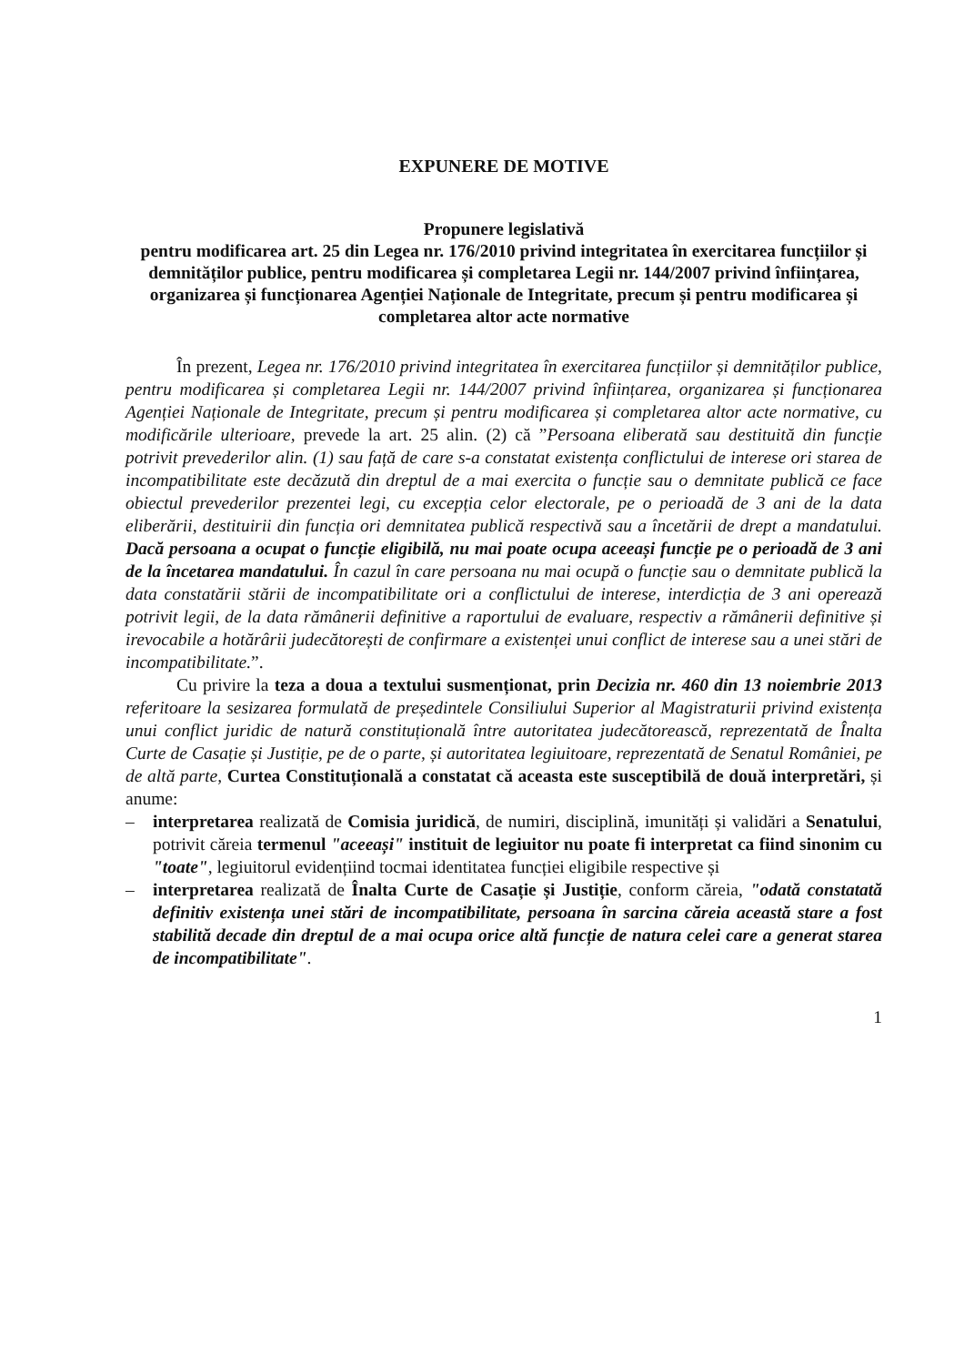EXPUNERE DE MOTIVE
Propunere legislativă
pentru modificarea art. 25 din Legea nr. 176/2010 privind integritatea în exercitarea funcțiilor și demnităților publice, pentru modificarea și completarea Legii nr. 144/2007 privind înființarea, organizarea și funcționarea Agenției Naționale de Integritate, precum și pentru modificarea și completarea altor acte normative
În prezent, Legea nr. 176/2010 privind integritatea în exercitarea funcțiilor și demnităților publice, pentru modificarea și completarea Legii nr. 144/2007 privind înființarea, organizarea și funcționarea Agenției Naționale de Integritate, precum și pentru modificarea și completarea altor acte normative, cu modificările ulterioare, prevede la art. 25 alin. (2) că ”Persoana eliberată sau destituită din funcție potrivit prevederilor alin. (1) sau față de care s-a constatat existența conflictului de interese ori starea de incompatibilitate este decăzută din dreptul de a mai exercita o funcție sau o demnitate publică ce face obiectul prevederilor prezentei legi, cu excepția celor electorale, pe o perioadă de 3 ani de la data eliberării, destituirii din funcția ori demnitatea publică respectivă sau a încetării de drept a mandatului. Dacă persoana a ocupat o funcție eligibilă, nu mai poate ocupa aceeași funcție pe o perioadă de 3 ani de la încetarea mandatului. În cazul în care persoana nu mai ocupă o funcție sau o demnitate publică la data constatării stării de incompatibilitate ori a conflictului de interese, interdicția de 3 ani operează potrivit legii, de la data rămânerii definitive a raportului de evaluare, respectiv a rămânerii definitive și irevocabile a hotărârii judecătorești de confirmare a existenței unui conflict de interese sau a unei stări de incompatibilitate.”.
Cu privire la teza a doua a textului susmenționat, prin Decizia nr. 460 din 13 noiembrie 2013 referitoare la sesizarea formulată de președintele Consiliului Superior al Magistraturii privind existența unui conflict juridic de natură constituțională între autoritatea judecătorească, reprezentată de Înalta Curte de Casație și Justiție, pe de o parte, și autoritatea legiuitoare, reprezentată de Senatul României, pe de altă parte, Curtea Constituțională a constatat că aceasta este susceptibilă de două interpretări, și anume:
– interpretarea realizată de Comisia juridică, de numiri, disciplină, imunități și validări a Senatului, potrivit căreia termenul "aceeași" instituit de legiuitor nu poate fi interpretat ca fiind sinonim cu "toate", legiuitorul evidențiind tocmai identitatea funcției eligibile respective și
– interpretarea realizată de Înalta Curte de Casație și Justiție, conform căreia, "odată constatată definitiv existența unei stări de incompatibilitate, persoana în sarcina căreia această stare a fost stabilită decade din dreptul de a mai ocupa orice altă funcție de natura celei care a generat starea de incompatibilitate".
1